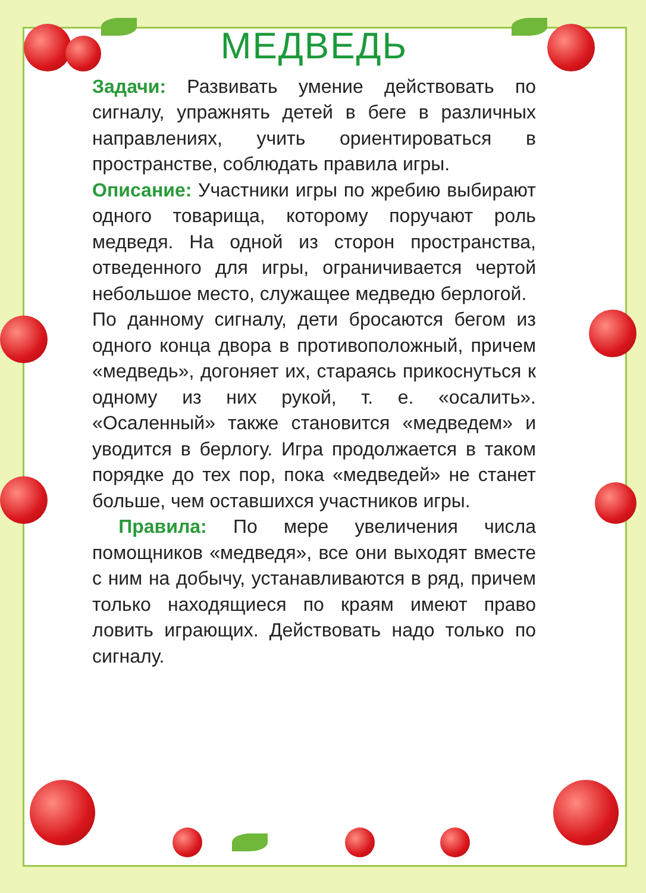МЕДВЕДЬ
Задачи: Развивать умение действовать по сигналу, упражнять детей в беге в различных направлениях, учить ориентироваться в пространстве, соблюдать правила игры.
Описание: Участники игры по жребию выбирают одного товарища, которому поручают роль медведя. На одной из сторон пространства, отведенного для игры, ограничивается чертой небольшое место, служащее медведю берлогой.
По данному сигналу, дети бросаются бегом из одного конца двора в противоположный, причем «медведь», догоняет их, стараясь прикоснуться к одному из них рукой, т. е. «осалить». «Осаленный» также становится «медведем» и уводится в берлогу. Игра продолжается в таком порядке до тех пор, пока «медведей» не станет больше, чем оставшихся участников игры.
Правила: По мере увеличения числа помощников «медведя», все они выходят вместе с ним на добычу, устанавливаются в ряд, причем только находящиеся по краям имеют право ловить играющих. Действовать надо только по сигналу.